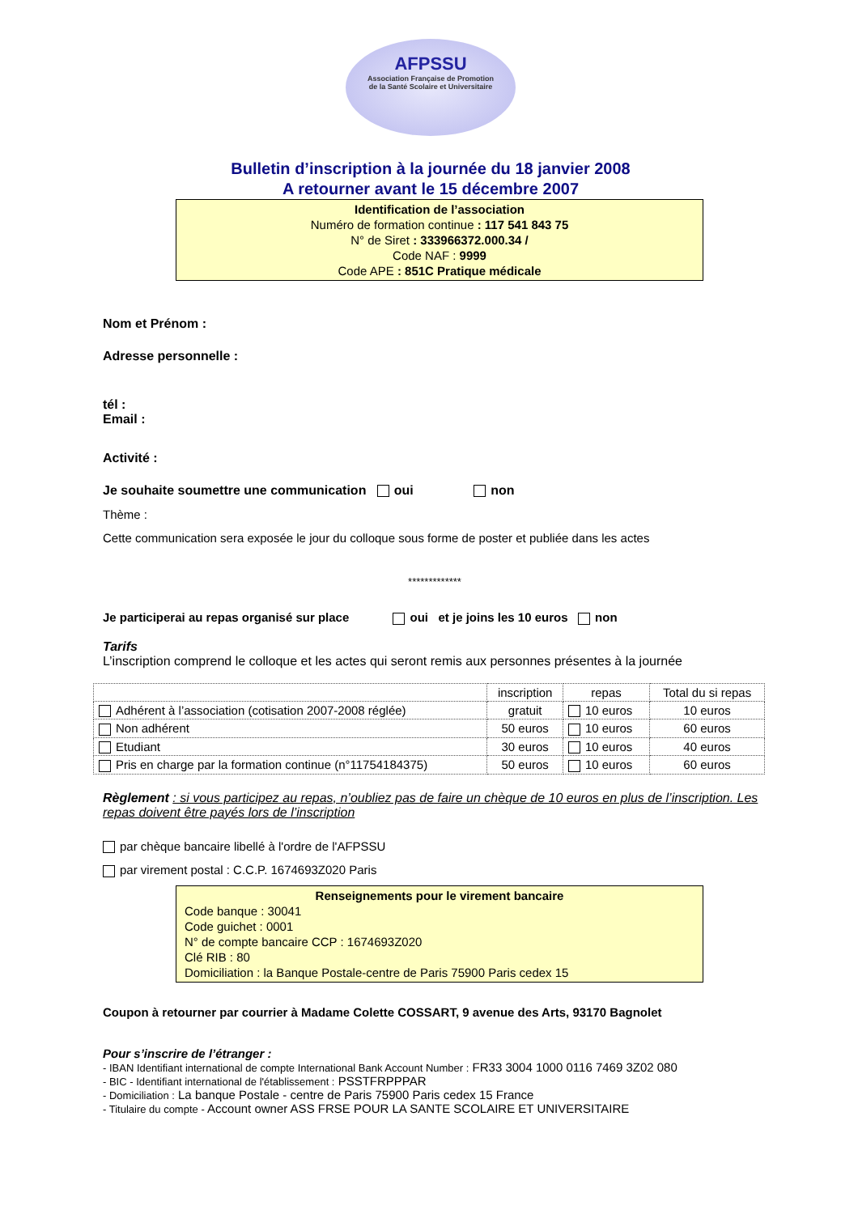AFPSSU
Association Française de Promotion
de la Santé Scolaire et Universitaire
Bulletin d’inscription à la journée du 18 janvier 2008
A retourner avant le 15 décembre 2007
Identification de l’association
Numéro de formation continue : 117 541 843 75
N° de Siret : 333966372.000.34 /
Code NAF : 9999
Code APE : 851C Pratique médicale
Nom et Prénom :
Adresse personnelle :
tél :
Email :
Activité :
Je souhaite soumettre une communication oui non
Thème :
Cette communication sera exposée le jour du colloque sous forme de poster et publiée dans les actes
*************
Je participerai au repas organisé sur place oui et je joins les 10 euros non
Tarifs
L’inscription comprend le colloque et les actes qui seront remis aux personnes présentes à la journée
| | inscription | repas | Total du si repas |
| --- | --- | --- | --- |
| Adhérent à l’association (cotisation 2007-2008 réglée) | gratuit | 10 euros | 10 euros |
| Non adhérent | 50 euros | 10 euros | 60 euros |
| Etudiant | 30 euros | 10 euros | 40 euros |
| Pris en charge par la formation continue (n°11754184375) | 50 euros | 10 euros | 60 euros |
Règlement : si vous participez au repas, n’oubliez pas de faire un chèque de 10 euros en plus de l’inscription. Les repas doivent être payés lors de l’inscription
par chèque bancaire libellé à l'ordre de l'AFPSSU
par virement postal : C.C.P. 1674693Z020 Paris
Renseignements pour le virement bancaire
Code banque : 30041
Code guichet : 0001
N° de compte bancaire CCP : 1674693Z020
Clé RIB : 80
Domiciliation : la Banque Postale-centre de Paris 75900 Paris cedex 15
Coupon à retourner par courrier à Madame Colette COSSART, 9 avenue des Arts, 93170 Bagnolet
Pour s’inscrire de l’étranger :
- IBAN Identifiant international de compte International Bank Account Number : FR33 3004 1000 0116 7469 3Z02 080
- BIC - Identifiant international de l'établissement : PSSTFRPPPAR
- Domiciliation : La banque Postale - centre de Paris 75900 Paris cedex 15 France
- Titulaire du compte - Account owner ASS FRSE POUR LA SANTE SCOLAIRE ET UNIVERSITAIRE